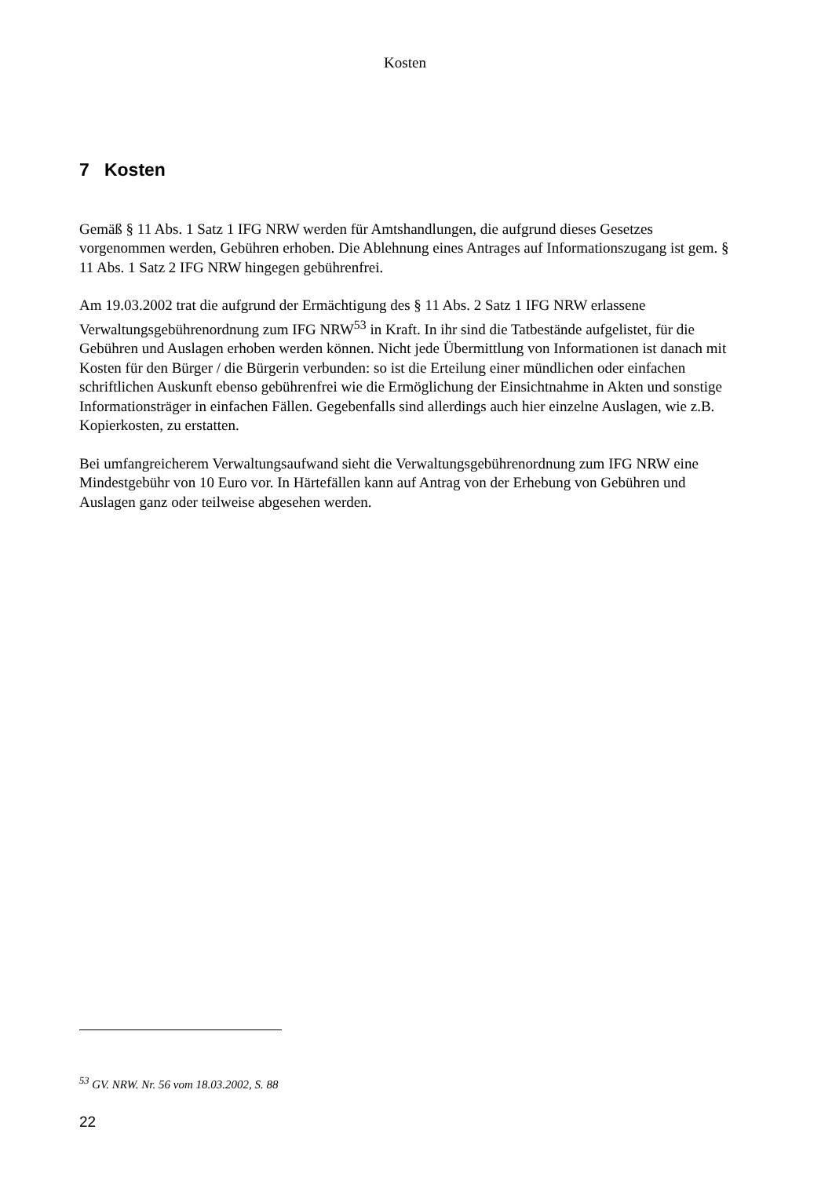Kosten
7 Kosten
Gemäß § 11 Abs. 1 Satz 1 IFG NRW werden für Amtshandlungen, die aufgrund dieses Gesetzes vorgenommen werden, Gebühren erhoben. Die Ablehnung eines Antrages auf Informationszugang ist gem. § 11 Abs. 1 Satz 2 IFG NRW hingegen gebührenfrei.
Am 19.03.2002 trat die aufgrund der Ermächtigung des § 11 Abs. 2 Satz 1 IFG NRW erlassene Verwaltungsgebührenordnung zum IFG NRW<sup>53</sup> in Kraft. In ihr sind die Tatbestände aufgelistet, für die Gebühren und Auslagen erhoben werden können. Nicht jede Übermittlung von Informationen ist danach mit Kosten für den Bürger / die Bürgerin verbunden: so ist die Erteilung einer mündlichen oder einfachen schriftlichen Auskunft ebenso gebührenfrei wie die Ermöglichung der Einsichtnahme in Akten und sonstige Informationsträger in einfachen Fällen. Gegebenfalls sind allerdings auch hier einzelne Auslagen, wie z.B. Kopierkosten, zu erstatten.
Bei umfangreicherem Verwaltungsaufwand sieht die Verwaltungsgebührenordnung zum IFG NRW eine Mindestgebühr von 10 Euro vor. In Härtefällen kann auf Antrag von der Erhebung von Gebühren und Auslagen ganz oder teilweise abgesehen werden.
<sup>53</sup> GV. NRW. Nr. 56 vom 18.03.2002, S. 88
22